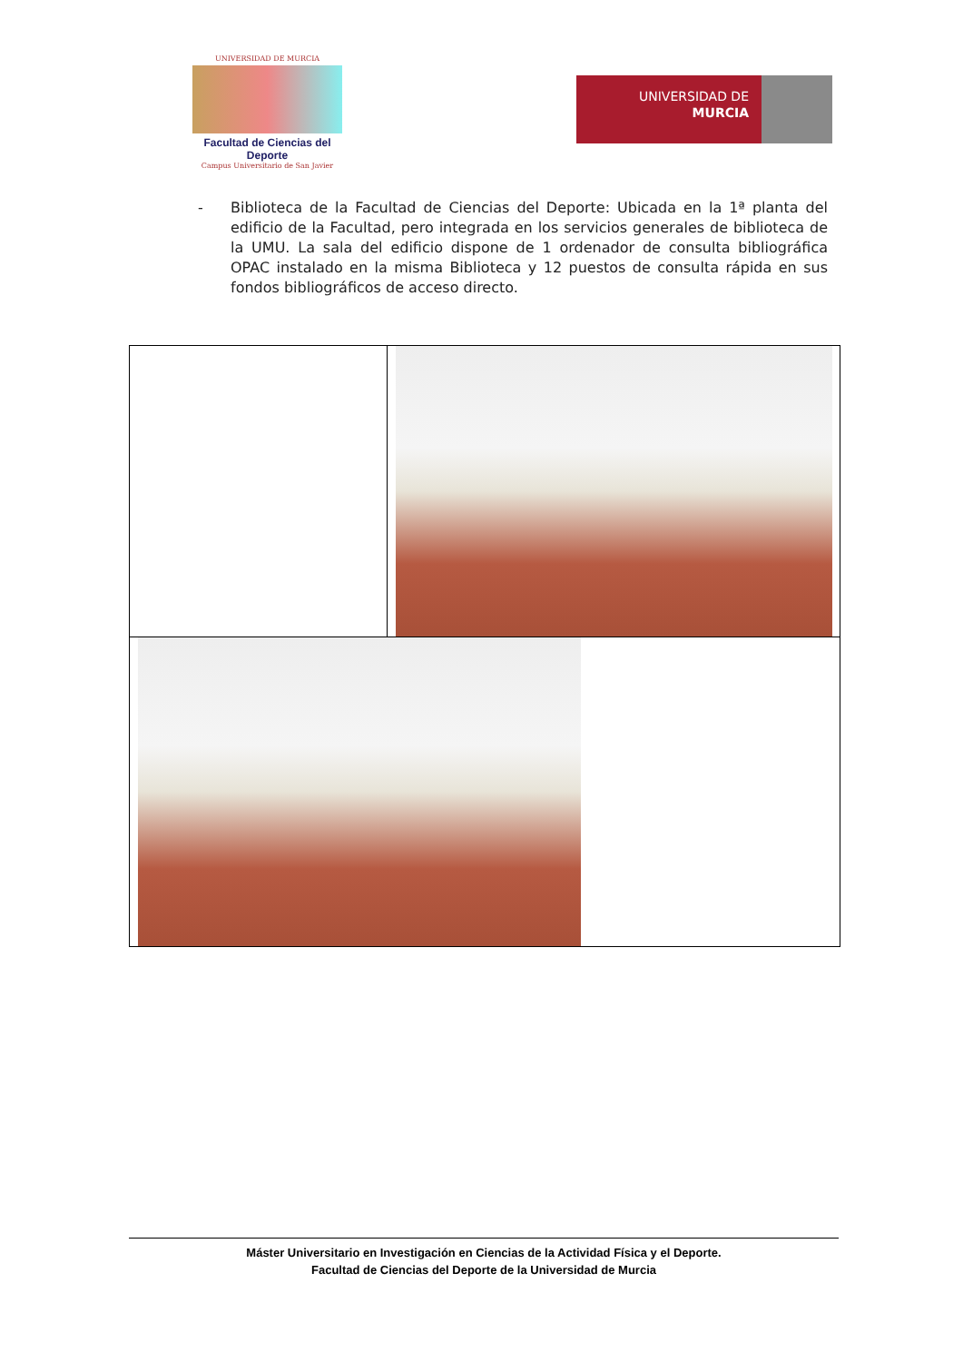UNIVERSIDAD DE MURCIA
Facultad de Ciencias del Deporte
Campus Universitario de San Javier
UNIVERSIDAD DE
MURCIA
- Biblioteca de la Facultad de Ciencias del Deporte: Ubicada en la 1ª planta del edificio de la Facultad, pero integrada en los servicios generales de biblioteca de la UMU. La sala del edificio dispone de 1 ordenador de consulta bibliográfica OPAC instalado en la misma Biblioteca y 12 puestos de consulta rápida en sus fondos bibliográficos de acceso directo.
Máster Universitario en Investigación en Ciencias de la Actividad Física y el Deporte.
Facultad de Ciencias del Deporte de la Universidad de Murcia